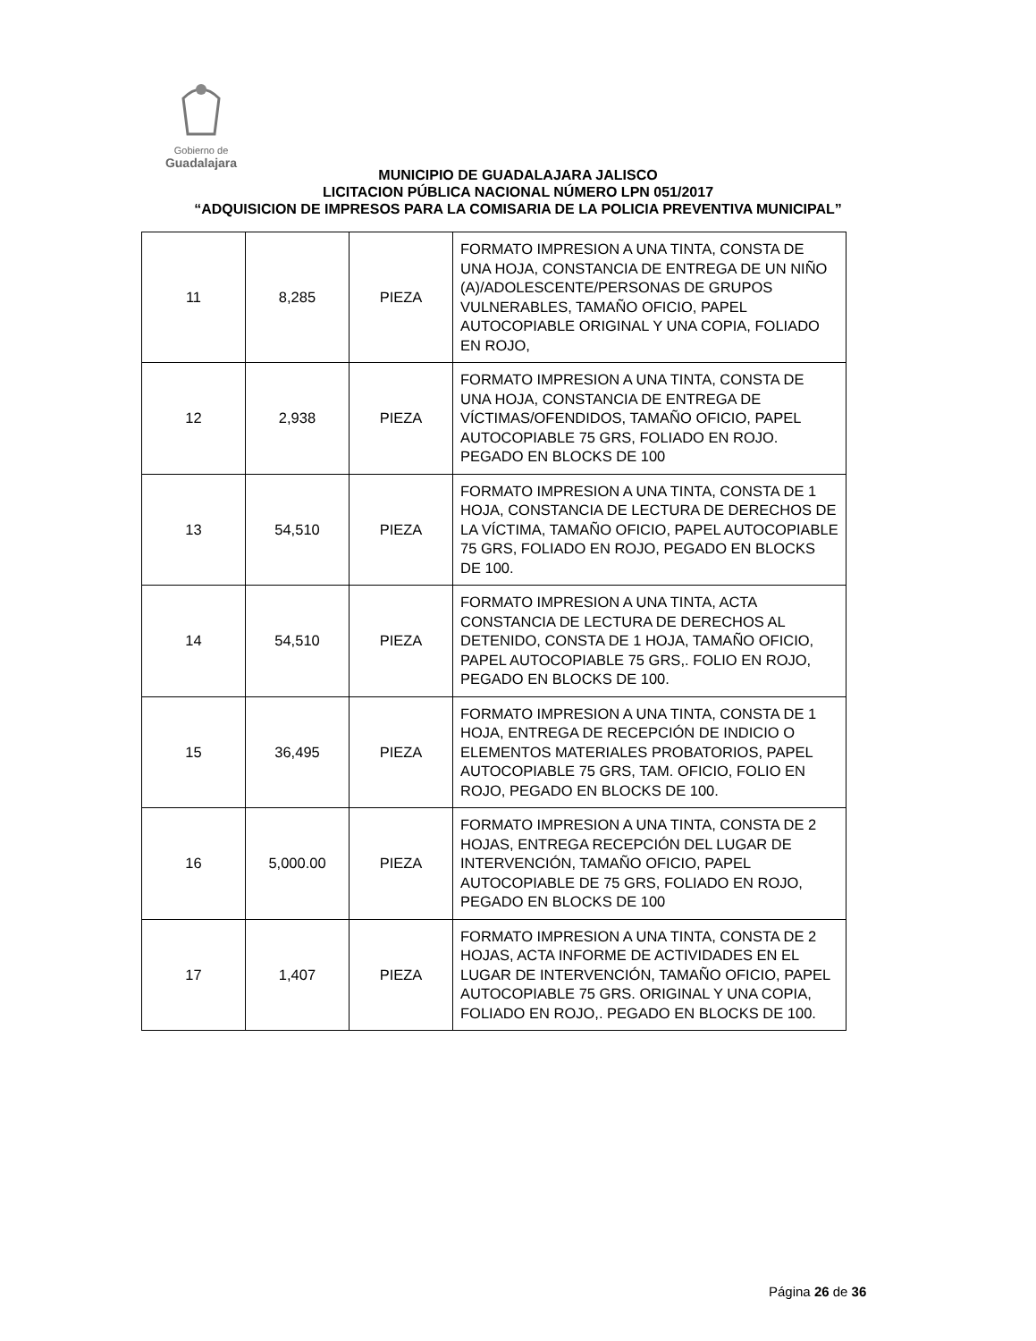Gobierno de
Guadalajara
MUNICIPIO DE GUADALAJARA JALISCO
LICITACION PÚBLICA NACIONAL NÚMERO LPN 051/2017
“ADQUISICION DE IMPRESOS PARA LA COMISARIA DE LA POLICIA PREVENTIVA MUNICIPAL”
| 11 | 8,285 | PIEZA | FORMATO IMPRESION A UNA TINTA, CONSTA DE UNA HOJA, CONSTANCIA DE ENTREGA DE UN NIÑO (A)/ADOLESCENTE/PERSONAS DE GRUPOS VULNERABLES, TAMAÑO OFICIO, PAPEL AUTOCOPIABLE ORIGINAL Y UNA COPIA, FOLIADO EN ROJO, |
| 12 | 2,938 | PIEZA | FORMATO IMPRESION A UNA TINTA, CONSTA DE UNA HOJA, CONSTANCIA DE ENTREGA DE VÍCTIMAS/OFENDIDOS, TAMAÑO OFICIO, PAPEL AUTOCOPIABLE 75 GRS, FOLIADO EN ROJO. PEGADO EN BLOCKS DE 100 |
| 13 | 54,510 | PIEZA | FORMATO IMPRESION A UNA TINTA, CONSTA DE 1 HOJA, CONSTANCIA DE LECTURA DE DERECHOS DE LA VÍCTIMA, TAMAÑO OFICIO, PAPEL AUTOCOPIABLE 75 GRS, FOLIADO EN ROJO, PEGADO EN BLOCKS DE 100. |
| 14 | 54,510 | PIEZA | FORMATO IMPRESION A UNA TINTA, ACTA CONSTANCIA DE LECTURA DE DERECHOS AL DETENIDO, CONSTA DE 1 HOJA, TAMAÑO OFICIO, PAPEL AUTOCOPIABLE 75 GRS,. FOLIO EN ROJO, PEGADO EN BLOCKS DE 100. |
| 15 | 36,495 | PIEZA | FORMATO IMPRESION A UNA TINTA, CONSTA DE 1 HOJA, ENTREGA DE RECEPCIÓN DE INDICIO O ELEMENTOS MATERIALES PROBATORIOS, PAPEL AUTOCOPIABLE 75 GRS, TAM. OFICIO, FOLIO EN ROJO, PEGADO EN BLOCKS DE 100. |
| 16 | 5,000.00 | PIEZA | FORMATO IMPRESION A UNA TINTA, CONSTA DE 2 HOJAS, ENTREGA RECEPCIÓN DEL LUGAR DE INTERVENCIÓN, TAMAÑO OFICIO, PAPEL AUTOCOPIABLE DE 75 GRS, FOLIADO EN ROJO, PEGADO EN BLOCKS DE 100 |
| 17 | 1,407 | PIEZA | FORMATO IMPRESION A UNA TINTA, CONSTA DE 2 HOJAS, ACTA INFORME DE ACTIVIDADES EN EL LUGAR DE INTERVENCIÓN, TAMAÑO OFICIO, PAPEL AUTOCOPIABLE 75 GRS. ORIGINAL Y UNA COPIA, FOLIADO EN ROJO,. PEGADO EN BLOCKS DE 100. |
Página 26 de 36